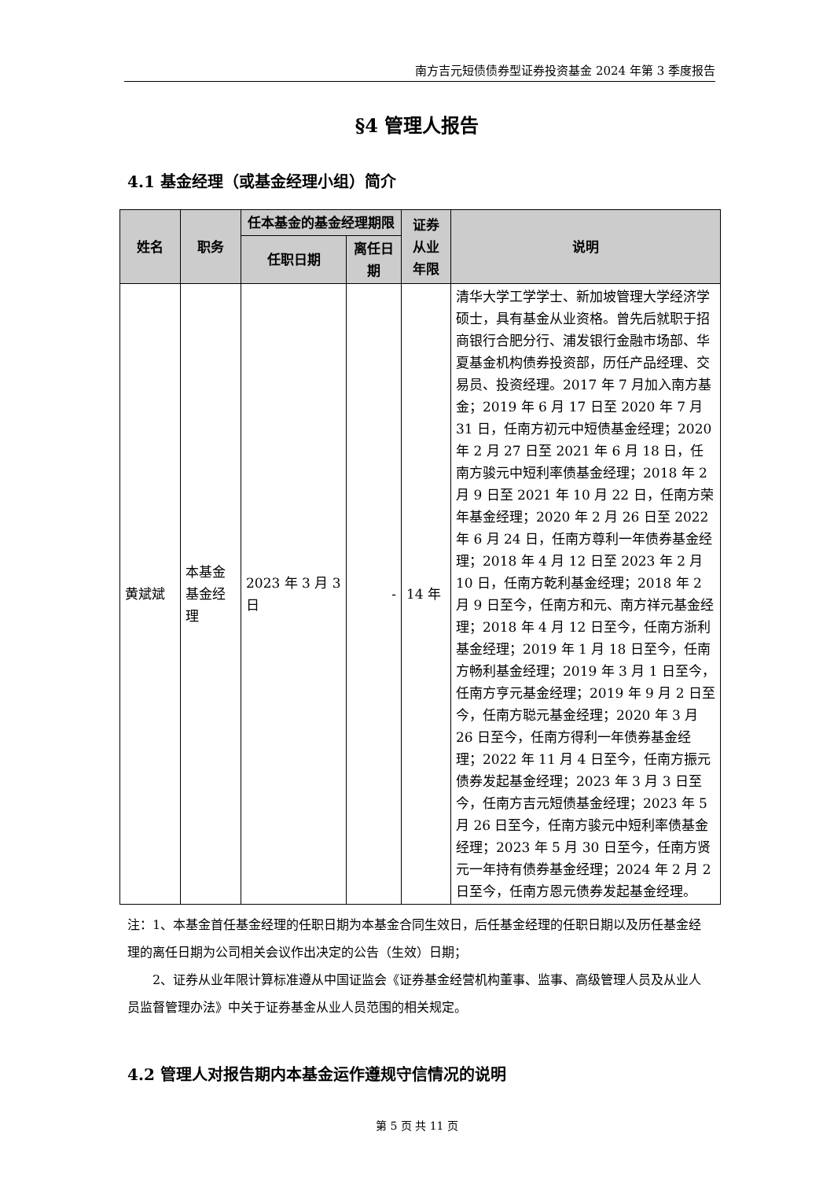南方吉元短债债券型证券投资基金 2024 年第 3 季度报告
§4 管理人报告
4.1 基金经理（或基金经理小组）简介
| 姓名 | 职务 | 任本基金的基金经理期限 | | 证券从业年限 | 说明 |
| --- | --- | --- | --- | --- | --- |
| | | 任职日期 | 离任日期 | | |
| 黄斌斌 | 本基金基金经理 | 2023 年 3 月 3 日 | - | 14 年 | 清华大学工学学士、新加坡管理大学经济学硕士，具有基金从业资格。曾先后就职于招商银行合肥分行、浦发银行金融市场部、华夏基金机构债券投资部，历任产品经理、交易员、投资经理。2017 年 7 月加入南方基金；2019 年 6 月 17 日至 2020 年 7 月 31 日，任南方初元中短债基金经理；2020 年 2 月 27 日至 2021 年 6 月 18 日，任南方骏元中短利率债基金经理；2018 年 2 月 9 日至 2021 年 10 月 22 日，任南方荣年基金经理；2020 年 2 月 26 日至 2022 年 6 月 24 日，任南方尊利一年债券基金经理；2018 年 4 月 12 日至 2023 年 2 月 10 日，任南方乾利基金经理；2018 年 2 月 9 日至今，任南方和元、南方祥元基金经理；2018 年 4 月 12 日至今，任南方浙利基金经理；2019 年 1 月 18 日至今，任南方畅利基金经理；2019 年 3 月 1 日至今，任南方亨元基金经理；2019 年 9 月 2 日至今，任南方聪元基金经理；2020 年 3 月 26 日至今，任南方得利一年债券基金经理；2022 年 11 月 4 日至今，任南方振元债券发起基金经理；2023 年 3 月 3 日至今，任南方吉元短债基金经理；2023 年 5 月 26 日至今，任南方骏元中短利率债基金经理；2023 年 5 月 30 日至今，任南方贤元一年持有债券基金经理；2024 年 2 月 2 日至今，任南方恩元债券发起基金经理。 |
注：1、本基金首任基金经理的任职日期为本基金合同生效日，后任基金经理的任职日期以及历任基金经理的离任日期为公司相关会议作出决定的公告（生效）日期；
  2、证券从业年限计算标准遵从中国证监会《证券基金经营机构董事、监事、高级管理人员及从业人员监督管理办法》中关于证券基金从业人员范围的相关规定。
4.2 管理人对报告期内本基金运作遵规守信情况的说明
第 5 页 共 11 页